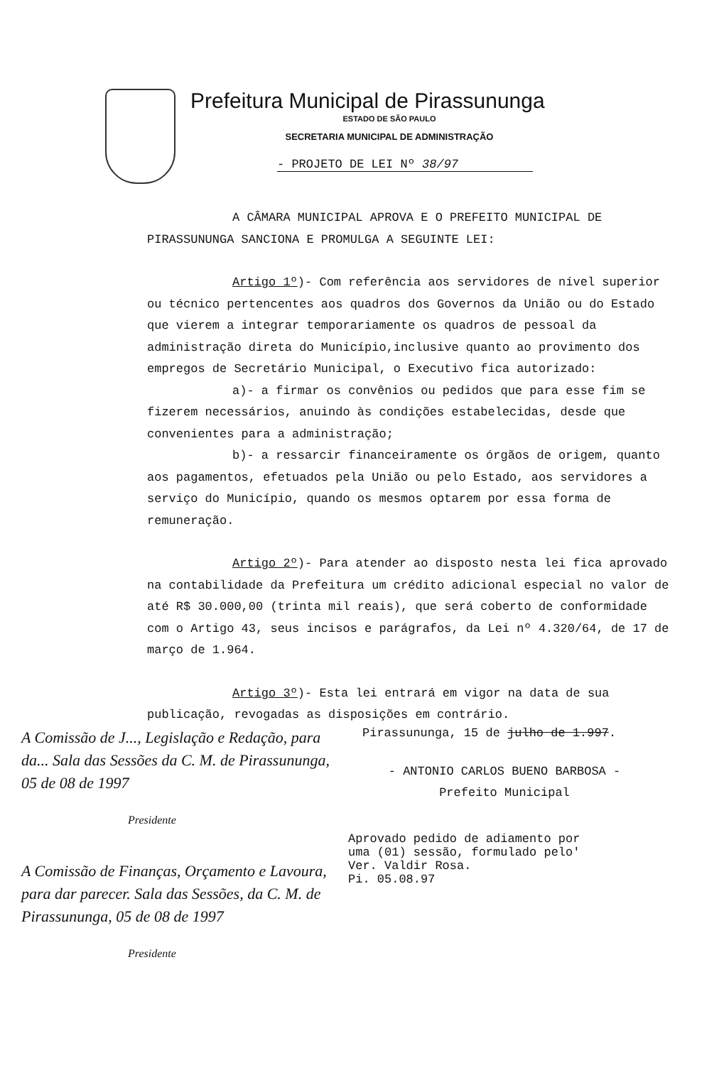Prefeitura Municipal de Pirassununga
ESTADO DE SÃO PAULO
SECRETARIA MUNICIPAL DE ADMINISTRAÇÃO
- PROJETO DE LEI Nº 38/97
A CÂMARA MUNICIPAL APROVA E O PREFEITO MUNICIPAL DE PIRASSUNUNGA SANCIONA E PROMULGA A SEGUINTE LEI:
Artigo 1º)- Com referência aos servidores de nível superior ou técnico pertencentes aos quadros dos Governos da União ou do Estado que vierem a integrar temporariamente os quadros de pessoal da administração direta do Município,inclusive quanto ao provimento dos empregos de Secretário Municipal, o Executivo fica autorizado:
a)- a firmar os convênios ou pedidos que para esse fim se fizerem necessários, anuindo às condições estabelecidas, desde que convenientes para a administração;
b)- a ressarcir financeiramente os órgãos de origem, quanto aos pagamentos, efetuados pela União ou pelo Estado, aos servidores a serviço do Município, quando os mesmos optarem por essa forma de remuneração.
Artigo 2º)- Para atender ao disposto nesta lei fica aprovado na contabilidade da Prefeitura um crédito adicional especial no valor de até R$ 30.000,00 (trinta mil reais), que será coberto de conformidade com o Artigo 43, seus incisos e parágrafos, da Lei nº 4.320/64, de 17 de março de 1.964.
Artigo 3º)- Esta lei entrará em vigor na data de sua publicação, revogadas as disposições em contrário.
A Comissão de J..., Legislação e Redação, para da... Sala das Sessões da C. M. de Pirassununga, 05 de 08 de 1997
Presidente
A Comissão de Finanças, Orçamento e Lavoura, para dar parecer. Sala das Sessões, da C. M. de Pirassununga, 05 de 08 de 1997
Presidente
Pirassununga, 15 de julho de 1.997.
- ANTONIO CARLOS BUENO BARBOSA -
Prefeito Municipal
Aprovado pedido de adiamento por
uma (01) sessão, formulado pelo'
Ver. Valdir Rosa.
Pi. 05.08.97